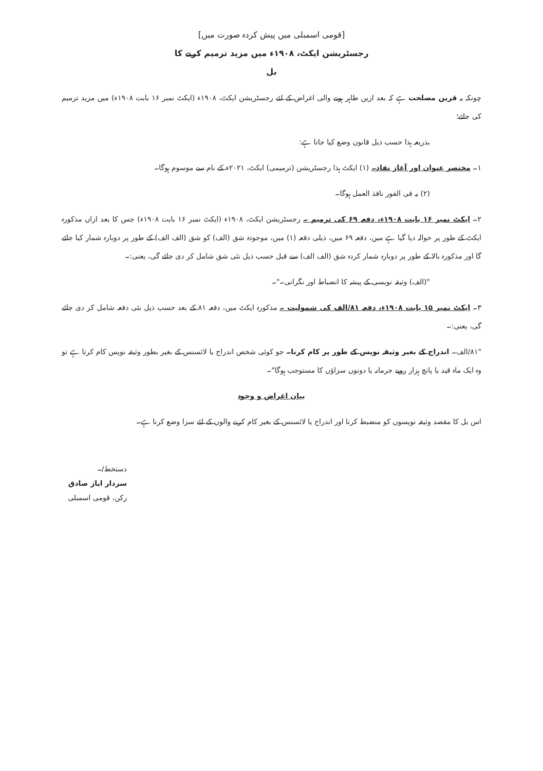[قومی اسمبلی میں پیش کردہ صورت میں]
رجسٹریشن ایکٹ، ۱۹۰۸ء میں مزید ترمیم کرنے کا
بل
چونکہ یہ قرین مصلحت ہے کہ بعد ازیں ظاہر ہونے والی اغراض کے لئے رجسٹریشن ایکٹ، ۱۹۰۸ء (ایکٹ نمبر ۱۶ بابت ۱۹۰۸ء) میں مزید ترمیم کی جائے؛
بذریعہ ہذا حسب ذیل قانون وضع کیا جاتا ہے:
۱۔ مختصر عنوان اور آغاز نفاذ۔ (۱) ایکٹ ہذا رجسٹریشن (ترمیمی) ایکٹ، ۲۰۲۱ء کے نام سے موسوم ہوگا۔
(۲) یہ فی الفور نافذ العمل ہوگا۔
۲۔ ایکٹ نمبر ۱۶ بابت ۱۹۰۸ء، دفعہ ۶۹ کی ترمیم ۔ رجسٹریشن ایکٹ، ۱۹۰۸ء (ایکٹ نمبر ۱۶ بابت ۱۹۰۸ء) جس کا بعد ازاں مذکورہ ایکٹ کے طور پر حوالہ دیا گیا ہے میں، دفعہ ۶۹ میں، ذیلی دفعہ (۱) میں، موجودہ شق (الف) کو شق (الف الف) کے طور پر دوبارہ شمار کیا جائے گا اور مذکورہ بالا کے طور پر دوبارہ شمار کردہ شق (الف الف) سے قبل حسب ذیل نئی شق شامل کر دی جائے گی، یعنی:۔
"(الف) وثیقہ نویسی کے پیشہ کا انضباط اور نگرانی۔"۔
۳۔ ایکٹ نمبر ۱۵ بابت ۱۹۰۸ء، دفعہ ۸۱/الف کی شمولیت ۔ مذکورہ ایکٹ میں، دفعہ ۸۱ کے بعد حسب ذیل نئی دفعہ شامل کر دی جائے گی، یعنی:۔
"۸۱/الف۔ اندراج کے بغیر وثیقہ نویس کے طور پر کام کرنا۔ جو کوئی شخص اندراج یا لائسنس کے بغیر بطور وثیقہ نویس کام کرتا ہے تو وہ ایک ماہ قید یا پانچ ہزار روپے جرمانہ یا دونوں سزاؤں کا مستوجب ہوگا"۔
بیان اغراض و وجوہ
اس بل کا مقصد وثیقہ نویسوں کو منضبط کرنا اور اندراج یا لائسنس کے بغیر کام کرنے والوں کے لئے سزا وضع کرنا ہے۔
دستخط/۔
سردار ایاز صادق
رکن، قومی اسمبلی